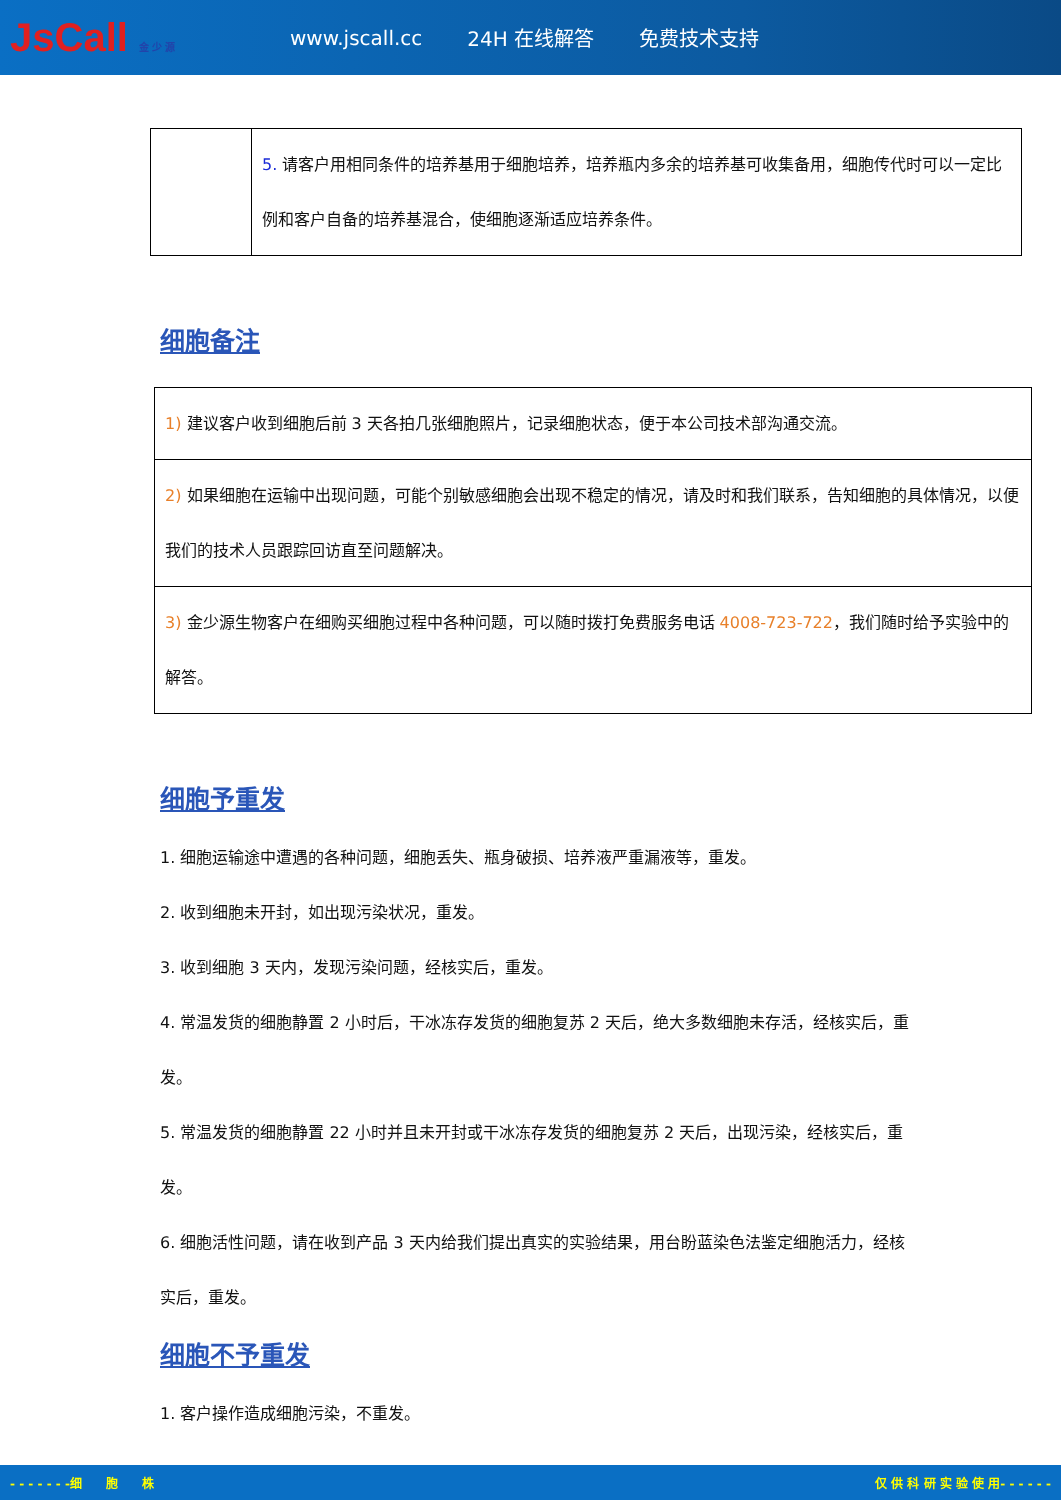JsCall 金 少 源
www.jscall.cc 24H 在线解答 免费技术支持
| | 5. 请客户用相同条件的培养基用于细胞培养，培养瓶内多余的培养基可收集备用，细胞传代时可以一定比例和客户自备的培养基混合，使细胞逐渐适应培养条件。 |
细胞备注
| 1) 建议客户收到细胞后前 3 天各拍几张细胞照片，记录细胞状态，便于本公司技术部沟通交流。 |
| 2) 如果细胞在运输中出现问题，可能个别敏感细胞会出现不稳定的情况，请及时和我们联系，告知细胞的具体情况，以便我们的技术人员跟踪回访直至问题解决。 |
| 3) 金少源生物客户在细购买细胞过程中各种问题，可以随时拨打免费服务电话 4008-723-722 ，我们随时给予实验中的解答。 |
细胞予重发
1. 细胞运输途中遭遇的各种问题，细胞丢失、瓶身破损、培养液严重漏液等，重发。
2. 收到细胞未开封，如出现污染状况，重发。
3. 收到细胞 3 天内，发现污染问题，经核实后，重发。
4. 常温发货的细胞静置 2 小时后，干冰冻存发货的细胞复苏 2 天后，绝大多数细胞未存活，经核实后，重发。
5. 常温发货的细胞静置 22 小时并且未开封或干冰冻存发货的细胞复苏 2 天后，出现污染，经核实后，重发。
6. 细胞活性问题，请在收到产品 3 天内给我们提出真实的实验结果，用台盼蓝染色法鉴定细胞活力，经核实后，重发。
细胞不予重发
1. 客户操作造成细胞污染，不重发。
- - - - - - -细　　胞　　株 仅 供 科 研 实 验 使 用- - - - - -